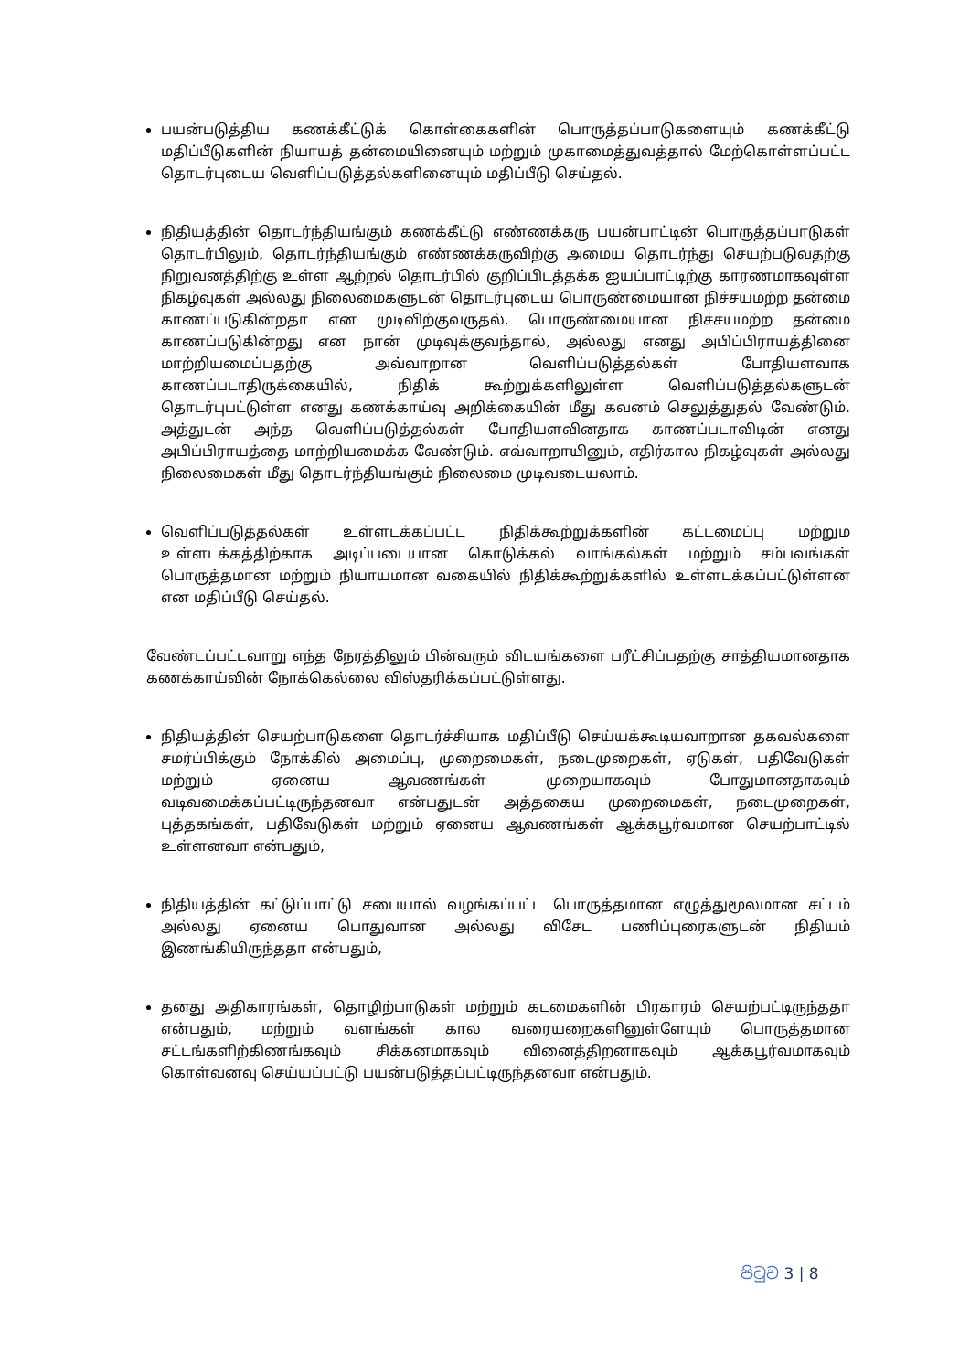பயன்படுத்திய கணக்கீட்டுக் கொள்கைகளின் பொருத்தப்பாடுகளையும் கணக்கீட்டு மதிப்பீடுகளின் நியாயத் தன்மையினையும் மற்றும் முகாமைத்துவத்தால் மேற்கொள்ளப்பட்ட தொடர்புடைய வெளிப்படுத்தல்களினையும் மதிப்பீடு செய்தல்.
நிதியத்தின் தொடர்ந்தியங்கும் கணக்கீட்டு எண்ணக்கரு பயன்பாட்டின் பொருத்தப்பாடுகள் தொடர்பிலும், தொடர்ந்தியங்கும் எண்ணக்கருவிற்கு அமைய தொடர்ந்து செயற்படுவதற்கு நிறுவனத்திற்கு உள்ள ஆற்றல் தொடர்பில் குறிப்பிடத்தக்க ஐயப்பாட்டிற்கு காரணமாகவுள்ள நிகழ்வுகள் அல்லது நிலைமைகளுடன் தொடர்புடைய பொருண்மையான நிச்சயமற்ற தன்மை காணப்படுகின்றதா என முடிவிற்குவருதல். பொருண்மையான நிச்சயமற்ற தன்மை காணப்படுகின்றது என நான் முடிவுக்குவந்தால், அல்லது எனது அபிப்பிராயத்தினை மாற்றியமைப்பதற்கு அவ்வாறான வெளிப்படுத்தல்கள் போதியளவாக காணப்படாதிருக்கையில், நிதிக் கூற்றுக்களிலுள்ள வெளிப்படுத்தல்களுடன் தொடர்புபட்டுள்ள எனது கணக்காய்வு அறிக்கையின் மீது கவனம் செலுத்துதல் வேண்டும். அத்துடன் அந்த வெளிப்படுத்தல்கள் போதியளவினதாக காணப்படாவிடின் எனது அபிப்பிராயத்தை மாற்றியமைக்க வேண்டும். எவ்வாறாயினும், எதிர்கால நிகழ்வுகள் அல்லது நிலைமைகள் மீது தொடர்ந்தியங்கும் நிலைமை முடிவடையலாம்.
வெளிப்படுத்தல்கள் உள்ளடக்கப்பட்ட நிதிக்கூற்றுக்களின் கட்டமைப்பு மற்றும உள்ளடக்கத்திற்காக அடிப்படையான கொடுக்கல் வாங்கல்கள் மற்றும் சம்பவங்கள் பொருத்தமான மற்றும் நியாயமான வகையில் நிதிக்கூற்றுக்களில் உள்ளடக்கப்பட்டுள்ளன என மதிப்பீடு செய்தல்.
வேண்டப்பட்டவாறு எந்த நேரத்திலும் பின்வரும் விடயங்களை பரீட்சிப்பதற்கு சாத்தியமானதாக கணக்காய்வின் நோக்கெல்லை விஸ்தரிக்கப்பட்டுள்ளது.
நிதியத்தின் செயற்பாடுகளை தொடர்ச்சியாக மதிப்பீடு செய்யக்கூடியவாறான தகவல்களை சமர்ப்பிக்கும் நோக்கில் அமைப்பு, முறைமைகள், நடைமுறைகள், ஏடுகள், பதிவேடுகள் மற்றும் ஏனைய ஆவணங்கள் முறையாகவும் போதுமானதாகவும் வடிவமைக்கப்பட்டிருந்தனவா என்பதுடன் அத்தகைய முறைமைகள், நடைமுறைகள், புத்தகங்கள், பதிவேடுகள் மற்றும் ஏனைய ஆவணங்கள் ஆக்கபூர்வமான செயற்பாட்டில் உள்ளனவா என்பதும்,
நிதியத்தின் கட்டுப்பாட்டு சபையால் வழங்கப்பட்ட பொருத்தமான எழுத்துமூலமான சட்டம் அல்லது ஏனைய பொதுவான அல்லது விசேட பணிப்புரைகளுடன் நிதியம் இணங்கியிருந்ததா என்பதும்,
தனது அதிகாரங்கள், தொழிற்பாடுகள் மற்றும் கடமைகளின் பிரகாரம் செயற்பட்டிருந்ததா என்பதும், மற்றும் வளங்கள் கால வரையறைகளினுள்ளேயும் பொருத்தமான சட்டங்களிற்கிணங்கவும் சிக்கனமாகவும் வினைத்திறனாகவும் ஆக்கபூர்வமாகவும் கொள்வனவு செய்யப்பட்டு பயன்படுத்தப்பட்டிருந்தனவா என்பதும்.
පිටුව 3 | 8